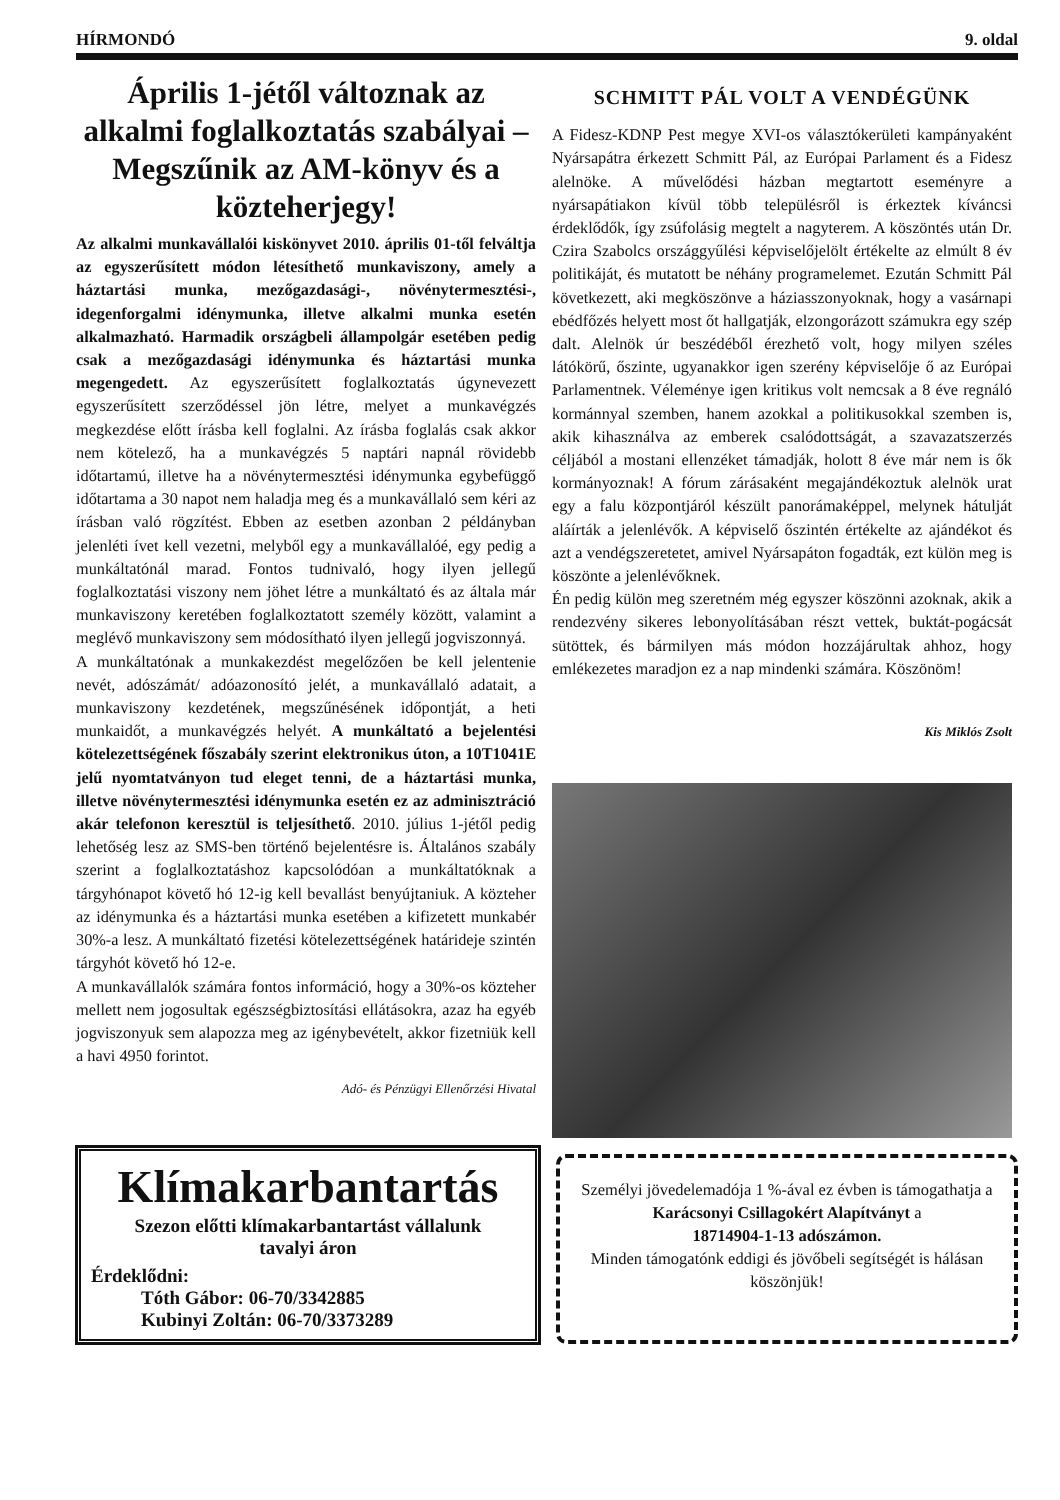HÍRMONDÓ 9. oldal
Április 1-jétől változnak az alkalmi foglalkoztatás szabályai – Megszűnik az AM-könyv és a közteherjegy!
Az alkalmi munkavállalói kiskönyvet 2010. április 01-től felváltja az egyszerűsített módon létesíthető munkaviszony, amely a háztartási munka, mezőgazdasági-, növénytermesztési-, idegenforgalmi idénymunka, illetve alkalmi munka esetén alkalmazható. Harmadik országbeli állampolgár esetében pedig csak a mezőgazdasági idénymunka és háztartási munka megengedett. Az egyszerűsített foglalkoztatás úgynevezett egyszerűsített szerződéssel jön létre, melyet a munkavégzés megkezdése előtt írásba kell foglalni. Az írásba foglalás csak akkor nem kötelező, ha a munkavégzés 5 naptári napnál rövidebb időtartamú, illetve ha a növénytermesztési idénymunka egybefüggő időtartama a 30 napot nem haladja meg és a munkavállaló sem kéri az írásban való rögzítést. Ebben az esetben azonban 2 példányban jelenléti ívet kell vezetni, melyből egy a munkavállalóé, egy pedig a munkáltatónál marad. Fontos tudnivaló, hogy ilyen jellegű foglalkoztatási viszony nem jöhet létre a munkáltató és az általa már munkaviszony keretében foglalkoztatott személy között, valamint a meglévő munkaviszony sem módosítható ilyen jellegű jogviszonnyá.
A munkáltatónak a munkakezdést megelőzően be kell jelentenie nevét, adószámát/ adóazonosító jelét, a munkavállaló adatait, a munkaviszony kezdetének, megszűnésének időpontját, a heti munkaidőt, a munkavégzés helyét. A munkáltató a bejelentési kötelezettségének főszabály szerint elektronikus úton, a 10T1041E jelű nyomtatványon tud eleget tenni, de a háztartási munka, illetve növénytermesztési idénymunka esetén ez az adminisztráció akár telefonon keresztül is teljesíthető. 2010. július 1-jétől pedig lehetőség lesz az SMS-ben történő bejelentésre is. Általános szabály szerint a foglalkoztatáshoz kapcsolódóan a munkáltatóknak a tárgyhónapot követő hó 12-ig kell bevallást benyújtaniuk. A közteher az idénymunka és a háztartási munka esetében a kifizetett munkabér 30%-a lesz. A munkáltató fizetési kötelezettségének határideje szintén tárgyhót követő hó 12-e.
A munkavállalók számára fontos információ, hogy a 30%-os közteher mellett nem jogosultak egészségbiztosítási ellátásokra, azaz ha egyéb jogviszonyuk sem alapozza meg az igénybevételt, akkor fizetniük kell a havi 4950 forintot.
Adó- és Pénzügyi Ellenőrzési Hivatal
SCHMITT PÁL VOLT A VENDÉGÜNK
A Fidesz-KDNP Pest megye XVI-os választókerületi kampányaként Nyársapátra érkezett Schmitt Pál, az Európai Parlament és a Fidesz alelnöke. A művelődési házban megtartott eseményre a nyársapátiakon kívül több településről is érkeztek kíváncsi érdeklődők, így zsúfolásig megtelt a nagyterem. A köszöntés után Dr. Czira Szabolcs országgyűlési képviselőjelölt értékelte az elmúlt 8 év politikáját, és mutatott be néhány programelemet. Ezután Schmitt Pál következett, aki megköszönve a háziasszonyoknak, hogy a vasárnapi ebédfőzés helyett most őt hallgatják, elzongorázott számukra egy szép dalt. Alelnök úr beszédéből érezhető volt, hogy milyen széles látókörű, őszinte, ugyanakkor igen szerény képviselője ő az Európai Parlamentnek. Véleménye igen kritikus volt nemcsak a 8 éve regnáló kormánnyal szemben, hanem azokkal a politikusokkal szemben is, akik kihasználva az emberek csalódottságát, a szavazatszerzés céljából a mostani ellenzéket támadják, holott 8 éve már nem is ők kormányoznak! A fórum zárásaként megajándékoztuk alelnök urat egy a falu központjáról készült panorámaképpel, melynek hátulját aláírták a jelenlévők. A képviselő őszintén értékelte az ajándékot és azt a vendégszeretetet, amivel Nyársapáton fogadták, ezt külön meg is köszönte a jelenlévőknek.
Én pedig külön meg szeretném még egyszer köszönni azoknak, akik a rendezvény sikeres lebonyolításában részt vettek, buktát-pogácsát sütöttek, és bármilyen más módon hozzájárultak ahhoz, hogy emlékezetes maradjon ez a nap mindenki számára. Köszönöm!
Kis Miklós Zsolt
Klímakarbantartás
Szezon előtti klímakarbantartást vállalunk
tavalyi áron
Érdeklődni:
Tóth Gábor: 06-70/3342885
Kubinyi Zoltán: 06-70/3373289
Személyi jövedelemadója 1 %-ával ez évben is támogathatja a
Karácsonyi Csillagokért Alapítványt a
18714904-1-13 adószámon.
Minden támogatónk eddigi és jövőbeli segítségét is hálásan köszönjük!